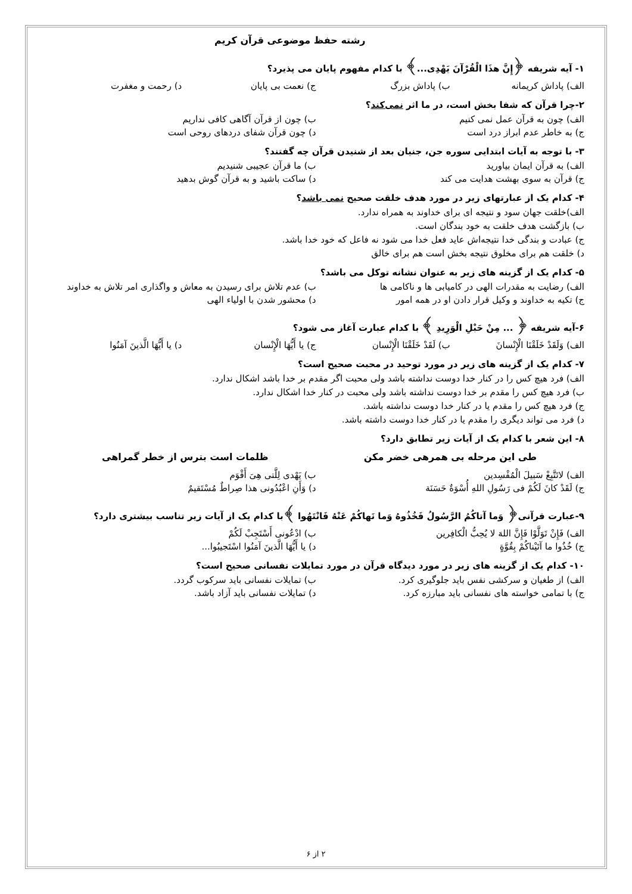رشته حفظ موضوعی قرآن کریم
۱- آیه شریفه ﴿إِنَّ هذَا الْقُرْآنَ یَهْدِی...﴾ با کدام مفهوم پایان می پذیرد؟
الف) پاداش کریمانه ب) پاداش بزرگ ج) نعمت بی پایان د) رحمت و مغفرت
۲-چرا قرآن که شفا بخش است، در ما اثر نمی‌کند؟
الف) چون به قرآن عمل نمی کنیم ب) چون از قرآن آگاهی کافی نداریم
ج) به خاطر عدم ابراز درد است د) چون قرآن شفای دردهای روحی است
۳- با توجه به آیات ابتدایی سوره جن، جنیان بعد از شنیدن قرآن چه گفتند؟
الف) به قرآن ایمان بیاورید ب) ما قرآن عجیبی شنیدیم
ج) قرآن به سوی بهشت هدایت می کند د) ساکت باشید و به قرآن گوش بدهید
۴- کدام یک از عبارتهای زیر در مورد هدف خلقت صحیح نمی باشد؟
الف)خلقت جهان سود و نتیجه ای برای خداوند به همراه ندارد.
ب) بازگشت هدف خلقت به خود بندگان است.
ج) عبادت و بندگی خدا نتیجه‌اش عاید فعل خدا می شود نه فاعل که خود خدا باشد.
د) خلقت هم برای مخلوق نتیجه بخش است هم برای خالق
۵- کدام یک از گزینه های زیر به عنوان نشانه توکل می باشد؟
الف) رضایت به مقدرات الهی در کامیابی ها و ناکامی ها ب) عدم تلاش برای رسیدن به معاش و واگذاری امر تلاش به خداوند
ج) تکیه به خداوند و وکیل قرار دادن او در همه امور د) محشور شدن با اولیاء الهی
۶-آیه شریفه ﴿ ... مِنْ حَبْلِ الْوَرِیدِ ﴾ با کدام عبارت آغاز می شود؟
الف) وَلَقَدْ خَلَقْنَا الْإِنْسانَ ب) لَقَدْ خَلَقْنَا الْإِنْسان ج) یا أَیُّهَا الْإِنْسان د) یا أَیُّهَا الَّذینَ آمَنُوا
۷- کدام یک از گزینه های زیر در مورد توحید در محبت صحیح است؟
الف) فرد هیچ کس را در کنار خدا دوست نداشته باشد ولی محبت اگر مقدم بر خدا باشد اشکال ندارد.
ب) فرد هیچ کس را مقدم بر خدا دوست نداشته باشد ولی محبت در کنار خدا اشکال ندارد.
ج) فرد هیچ کس را مقدم یا در کنار خدا دوست نداشته باشد.
د) فرد می تواند دیگری را مقدم یا در کنار خدا دوست داشته باشد.
۸- این شعر با کدام یک از آیات زیر تطابق دارد؟
طی این مرحله بی همرهی خضر مکن ظلمات است بترس از خطر گمراهی
الف) لاتَتَّبِعْ سَبیلَ الْمُفْسِدین ب) یَهْدی لِلَّتی هِیَ أَقْوَم
ج) لَقَدْ کانَ لَکُمْ فی رَسُولِ اللهِ أُسْوَةٌ حَسَنَة د) وَأَنِ اعْبُدُونی هذا صِراطٌ مُسْتَقیمٌ
۹-عبارت قرآنی﴿ وَما آتاکُمُ الرَّسُولُ فَخُذُوهُ وَما نَهاکُمْ عَنْهُ فَانْتَهُوا ﴾با کدام یک از آیات زیر تناسب بیشتری دارد؟
الف) فَإِنْ تَوَلَّوْا فَإِنَّ اللهَ لا یُحِبُّ الْکافِرین ب) ادْعُونی أَسْتَجِبْ لَکُمْ
ج) خُذُوا ما آتَیْناکُمْ بِقُوَّةٍ د) یا أَیُّهَا الَّذینَ آمَنُوا اسْتَجیبُوا...
۱۰- کدام یک از گزینه های زیر در مورد دیدگاه قرآن در مورد تمایلات نفسانی صحیح است؟
الف) از طغیان و سرکشی نفس باید جلوگیری کرد. ب) تمایلات نفسانی باید سرکوب گردد.
ج) با تمامی خواسته های نفسانی باید مبارزه کرد. د) تمایلات نفسانی باید آزاد باشد.
۲ از ۶